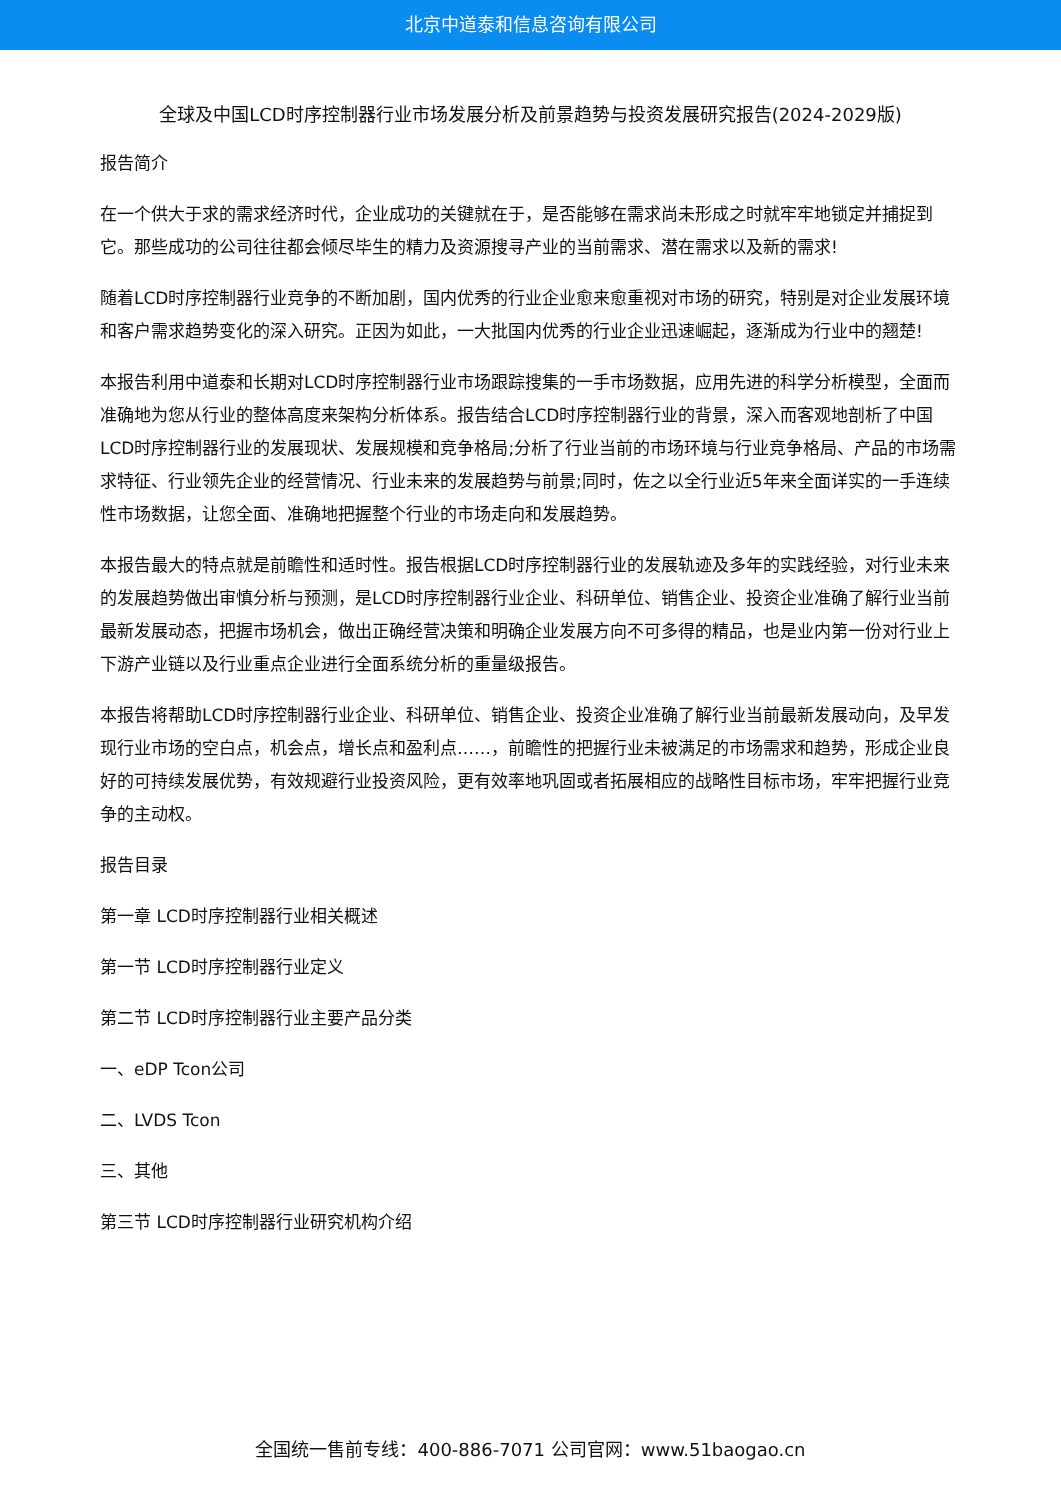北京中道泰和信息咨询有限公司
全球及中国LCD时序控制器行业市场发展分析及前景趋势与投资发展研究报告(2024-2029版)
报告简介
在一个供大于求的需求经济时代，企业成功的关键就在于，是否能够在需求尚未形成之时就牢牢地锁定并捕捉到它。那些成功的公司往往都会倾尽毕生的精力及资源搜寻产业的当前需求、潜在需求以及新的需求!
随着LCD时序控制器行业竞争的不断加剧，国内优秀的行业企业愈来愈重视对市场的研究，特别是对企业发展环境和客户需求趋势变化的深入研究。正因为如此，一大批国内优秀的行业企业迅速崛起，逐渐成为行业中的翘楚!
本报告利用中道泰和长期对LCD时序控制器行业市场跟踪搜集的一手市场数据，应用先进的科学分析模型，全面而准确地为您从行业的整体高度来架构分析体系。报告结合LCD时序控制器行业的背景，深入而客观地剖析了中国LCD时序控制器行业的发展现状、发展规模和竞争格局;分析了行业当前的市场环境与行业竞争格局、产品的市场需求特征、行业领先企业的经营情况、行业未来的发展趋势与前景;同时，佐之以全行业近5年来全面详实的一手连续性市场数据，让您全面、准确地把握整个行业的市场走向和发展趋势。
本报告最大的特点就是前瞻性和适时性。报告根据LCD时序控制器行业的发展轨迹及多年的实践经验，对行业未来的发展趋势做出审慎分析与预测，是LCD时序控制器行业企业、科研单位、销售企业、投资企业准确了解行业当前最新发展动态，把握市场机会，做出正确经营决策和明确企业发展方向不可多得的精品，也是业内第一份对行业上下游产业链以及行业重点企业进行全面系统分析的重量级报告。
本报告将帮助LCD时序控制器行业企业、科研单位、销售企业、投资企业准确了解行业当前最新发展动向，及早发现行业市场的空白点，机会点，增长点和盈利点……，前瞻性的把握行业未被满足的市场需求和趋势，形成企业良好的可持续发展优势，有效规避行业投资风险，更有效率地巩固或者拓展相应的战略性目标市场，牢牢把握行业竞争的主动权。
报告目录
第一章 LCD时序控制器行业相关概述
第一节 LCD时序控制器行业定义
第二节 LCD时序控制器行业主要产品分类
一、eDP Tcon公司
二、LVDS Tcon
三、其他
第三节 LCD时序控制器行业研究机构介绍
全国统一售前专线：400-886-7071 公司官网：www.51baogao.cn